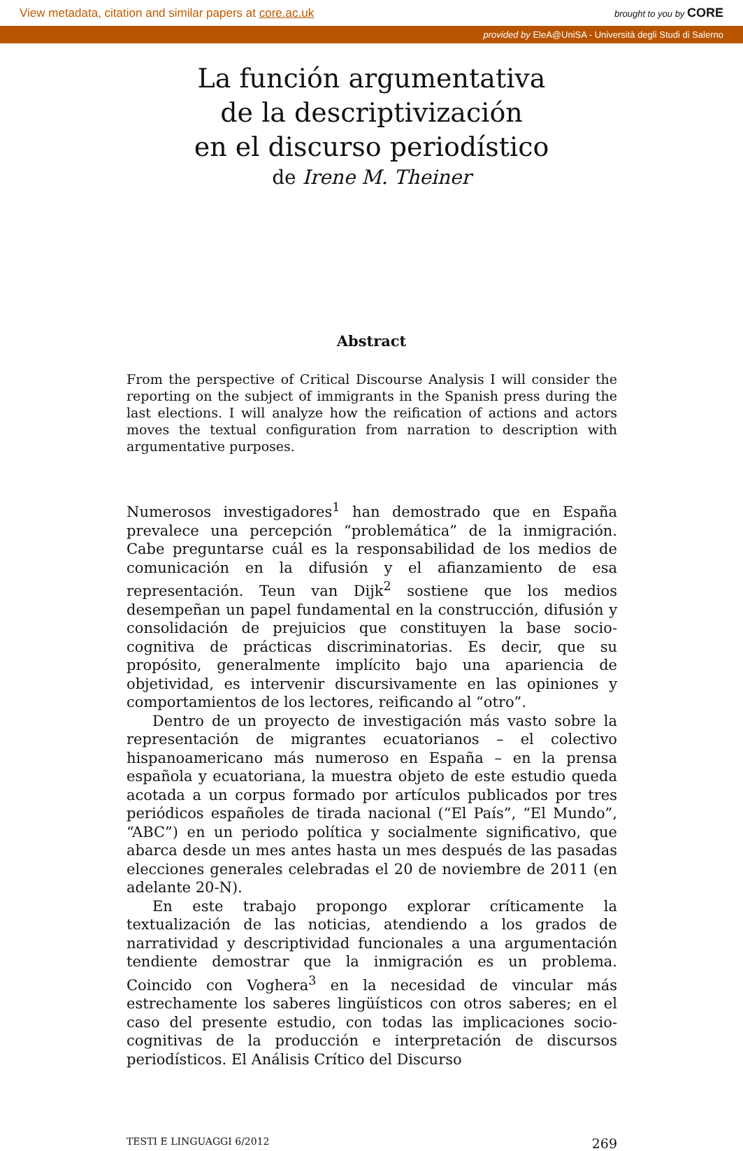View metadata, citation and similar papers at core.ac.uk brought to you by CORE
provided by EleA@UniSA - Università degli Studi di Salerno
La función argumentativa
de la descriptivización
en el discurso periodístico
de Irene M. Theiner
Abstract
From the perspective of Critical Discourse Analysis I will consider the reporting on the subject of immigrants in the Spanish press during the last elections. I will analyze how the reification of actions and actors moves the textual configuration from narration to description with argumentative purposes.
Numerosos investigadores<sup>1</sup> han demostrado que en España prevalece una percepción “problemática” de la inmigración. Cabe preguntarse cuál es la responsabilidad de los medios de comunicación en la difusión y el afianzamiento de esa representación. Teun van Dijk<sup>2</sup> sostiene que los medios desempeñan un papel fundamental en la construcción, difusión y consolidación de prejuicios que constituyen la base socio-cognitiva de prácticas discriminatorias. Es decir, que su propósito, generalmente implícito bajo una apariencia de objetividad, es intervenir discursivamente en las opiniones y comportamientos de los lectores, reificando al “otro”.
Dentro de un proyecto de investigación más vasto sobre la representación de migrantes ecuatorianos – el colectivo hispanoamericano más numeroso en España – en la prensa española y ecuatoriana, la muestra objeto de este estudio queda acotada a un corpus formado por artículos publicados por tres periódicos españoles de tirada nacional (“El País”, “El Mundo”, “ABC”) en un periodo política y socialmente significativo, que abarca desde un mes antes hasta un mes después de las pasadas elecciones generales celebradas el 20 de noviembre de 2011 (en adelante 20-N).
En este trabajo propongo explorar críticamente la textualización de las noticias, atendiendo a los grados de narratividad y descriptividad funcionales a una argumentación tendiente demostrar que la inmigración es un problema. Coincido con Voghera<sup>3</sup> en la necesidad de vincular más estrechamente los saberes lingüísticos con otros saberes; en el caso del presente estudio, con todas las implicaciones socio-cognitivas de la producción e interpretación de discursos periodísticos. El Análisis Crítico del Discurso
TESTI E LINGUAGGI 6/2012 269